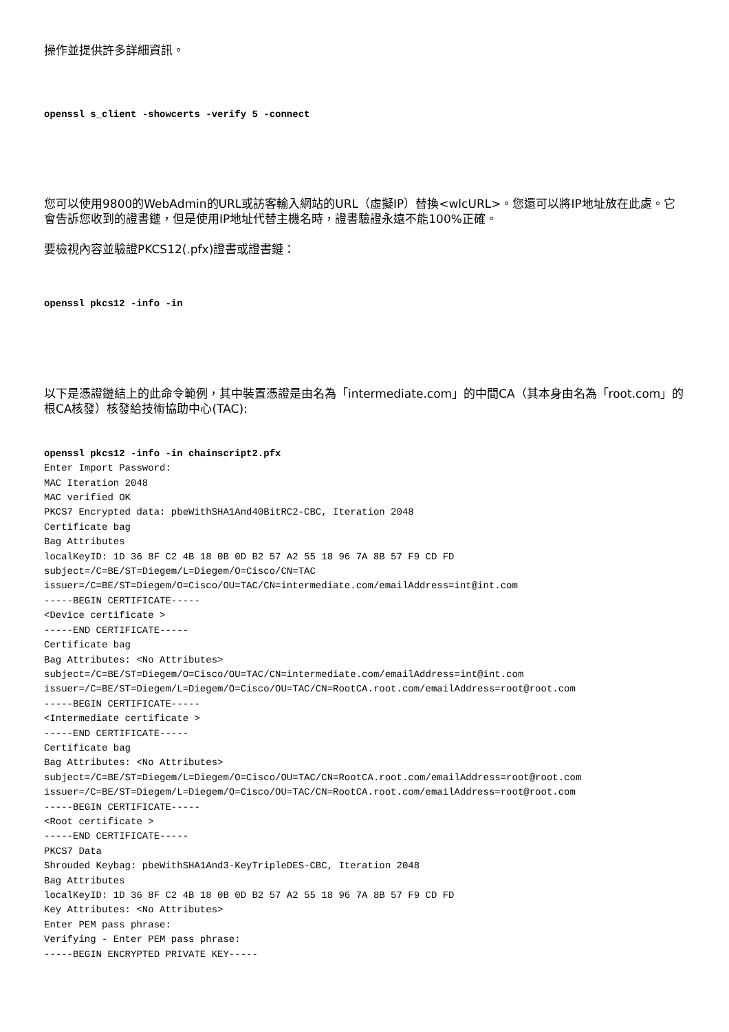操作並提供許多詳細資訊。
openssl s_client -showcerts -verify 5 -connect
您可以使用9800的WebAdmin的URL或訪客輸入網站的URL（虛擬IP）替換<wlcURL>。您還可以將IP地址放在此處。它會告訴您收到的證書鏈，但是使用IP地址代替主機名時，證書驗證永遠不能100%正確。
要檢視內容並驗證PKCS12(.pfx)證書或證書鏈：
openssl pkcs12 -info -in
以下是憑證鏈結上的此命令範例，其中裝置憑證是由名為「intermediate.com」的中間CA（其本身由名為「root.com」的根CA核發）核發給技術協助中心(TAC):
openssl pkcs12 -info -in chainscript2.pfx
Enter Import Password:
MAC Iteration 2048
MAC verified OK
PKCS7 Encrypted data: pbeWithSHA1And40BitRC2-CBC, Iteration 2048
Certificate bag
Bag Attributes
localKeyID: 1D 36 8F C2 4B 18 0B 0D B2 57 A2 55 18 96 7A 8B 57 F9 CD FD
subject=/C=BE/ST=Diegem/L=Diegem/O=Cisco/CN=TAC
issuer=/C=BE/ST=Diegem/O=Cisco/OU=TAC/CN=intermediate.com/emailAddress=int@int.com
-----BEGIN CERTIFICATE-----
<Device certificate >
-----END CERTIFICATE-----
Certificate bag
Bag Attributes: <No Attributes>
subject=/C=BE/ST=Diegem/O=Cisco/OU=TAC/CN=intermediate.com/emailAddress=int@int.com
issuer=/C=BE/ST=Diegem/L=Diegem/O=Cisco/OU=TAC/CN=RootCA.root.com/emailAddress=root@root.com
-----BEGIN CERTIFICATE-----
<Intermediate certificate >
-----END CERTIFICATE-----
Certificate bag
Bag Attributes: <No Attributes>
subject=/C=BE/ST=Diegem/L=Diegem/O=Cisco/OU=TAC/CN=RootCA.root.com/emailAddress=root@root.com
issuer=/C=BE/ST=Diegem/L=Diegem/O=Cisco/OU=TAC/CN=RootCA.root.com/emailAddress=root@root.com
-----BEGIN CERTIFICATE-----
<Root certificate >
-----END CERTIFICATE-----
PKCS7 Data
Shrouded Keybag: pbeWithSHA1And3-KeyTripleDES-CBC, Iteration 2048
Bag Attributes
localKeyID: 1D 36 8F C2 4B 18 0B 0D B2 57 A2 55 18 96 7A 8B 57 F9 CD FD
Key Attributes: <No Attributes>
Enter PEM pass phrase:
Verifying - Enter PEM pass phrase:
-----BEGIN ENCRYPTED PRIVATE KEY-----